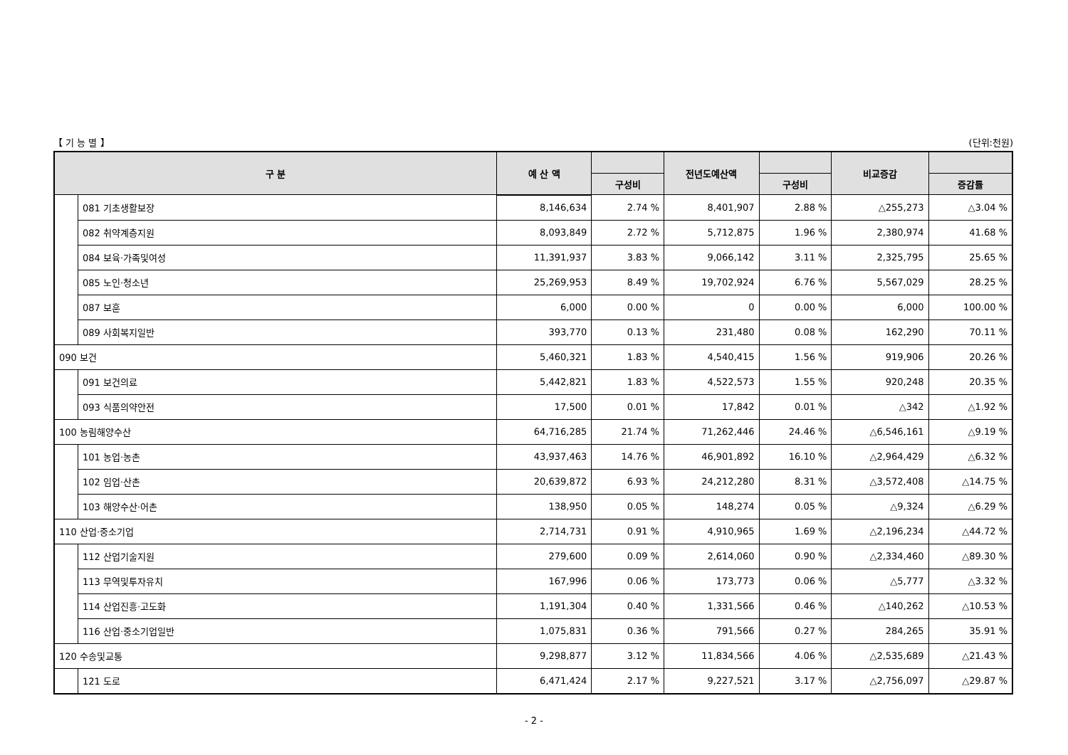【 기 능 별 】 (단위:천원)
| 구 분 | | 예 산 액 | | 전년도예산액 | | 비교증감 | |
| --- | --- | --- | --- | --- | --- | --- | --- |
| | | | 구성비 | | 구성비 | | 증감률 |
| | 081 기초생활보장 | 8,146,634 | 2.74 % | 8,401,907 | 2.88 % | △255,273 | △3.04 % |
| | 082 취약계층지원 | 8,093,849 | 2.72 % | 5,712,875 | 1.96 % | 2,380,974 | 41.68 % |
| | 084 보육·가족및여성 | 11,391,937 | 3.83 % | 9,066,142 | 3.11 % | 2,325,795 | 25.65 % |
| | 085 노인·청소년 | 25,269,953 | 8.49 % | 19,702,924 | 6.76 % | 5,567,029 | 28.25 % |
| | 087 보훈 | 6,000 | 0.00 % | 0 | 0.00 % | 6,000 | 100.00 % |
| | 089 사회복지일반 | 393,770 | 0.13 % | 231,480 | 0.08 % | 162,290 | 70.11 % |
| 090 보건 | | 5,460,321 | 1.83 % | 4,540,415 | 1.56 % | 919,906 | 20.26 % |
| | 091 보건의료 | 5,442,821 | 1.83 % | 4,522,573 | 1.55 % | 920,248 | 20.35 % |
| | 093 식품의약안전 | 17,500 | 0.01 % | 17,842 | 0.01 % | △342 | △1.92 % |
| 100 농림해양수산 | | 64,716,285 | 21.74 % | 71,262,446 | 24.46 % | △6,546,161 | △9.19 % |
| | 101 농업·농촌 | 43,937,463 | 14.76 % | 46,901,892 | 16.10 % | △2,964,429 | △6.32 % |
| | 102 임업·산촌 | 20,639,872 | 6.93 % | 24,212,280 | 8.31 % | △3,572,408 | △14.75 % |
| | 103 해양수산·어촌 | 138,950 | 0.05 % | 148,274 | 0.05 % | △9,324 | △6.29 % |
| 110 산업·중소기업 | | 2,714,731 | 0.91 % | 4,910,965 | 1.69 % | △2,196,234 | △44.72 % |
| | 112 산업기술지원 | 279,600 | 0.09 % | 2,614,060 | 0.90 % | △2,334,460 | △89.30 % |
| | 113 무역및투자유치 | 167,996 | 0.06 % | 173,773 | 0.06 % | △5,777 | △3.32 % |
| | 114 산업진흥·고도화 | 1,191,304 | 0.40 % | 1,331,566 | 0.46 % | △140,262 | △10.53 % |
| | 116 산업·중소기업일반 | 1,075,831 | 0.36 % | 791,566 | 0.27 % | 284,265 | 35.91 % |
| 120 수송및교통 | | 9,298,877 | 3.12 % | 11,834,566 | 4.06 % | △2,535,689 | △21.43 % |
| | 121 도로 | 6,471,424 | 2.17 % | 9,227,521 | 3.17 % | △2,756,097 | △29.87 % |
- 2 -